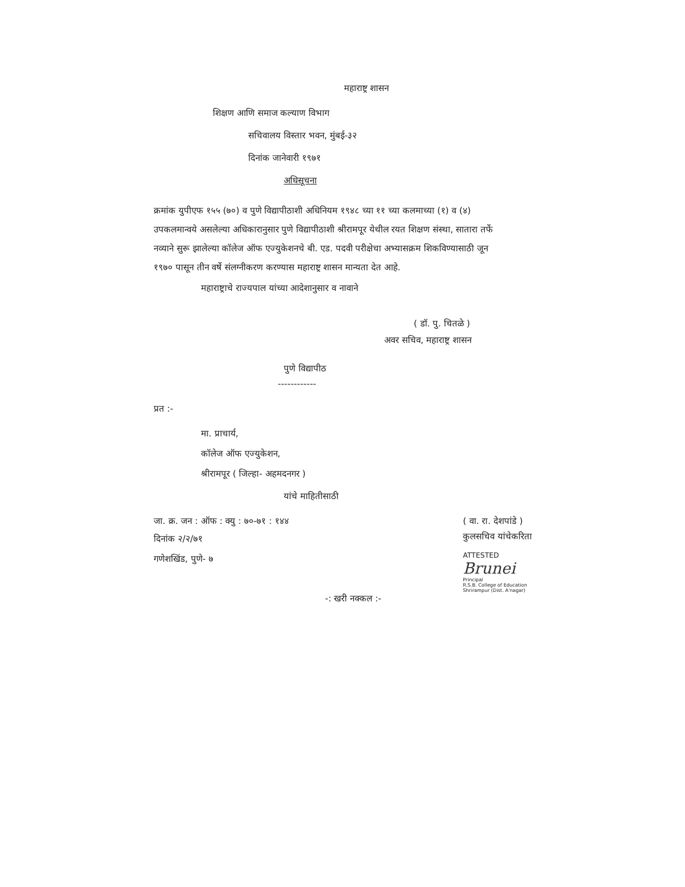महाराष्ट्र शासन
शिक्षण आणि समाज कल्याण विभाग
सचिवालय विस्तार भवन, मुंबई-३२
दिनांक जानेवारी १९७१
अधिसूचना
क्रमांक युपीएफ १५५ (७०) व पुणे विद्यापीठाशी अधिनियम १९४८ च्या ११ च्या कलमाच्या (१) व (४) उपकलमान्वये असलेल्या अधिकारानुसार पुणे विद्यापीठाशी श्रीरामपूर येथील रयत शिक्षण संस्था, सातारा तर्फे नव्याने सुरू झालेल्या कॉलेज ऑफ एज्युकेशनचे बी. एड. पदवी परीक्षेचा अभ्यासक्रम शिकविण्यासाठी जून १९७० पासून तीन वर्षे संलग्नीकरण करण्यास महाराष्ट्र शासन मान्यता देत आहे.
महाराष्ट्राचे राज्यपाल यांच्या आदेशानुसार व नावाने
( डॉ. पु. चितळे )
अवर सचिव, महाराष्ट्र शासन
पुणे विद्यापीठ
------------
प्रत :-
मा. प्राचार्य,
कॉलेज ऑफ एज्युकेशन,
श्रीरामपूर ( जिल्हा- अहमदनगर )
यांचे माहितीसाठी
जा. क्र. जन : ऑफ : क्यु : ७०-७१ : १४४
दिनांक २/२/७१
गणेशखिंड, पुणे- ७
( वा. रा. देशपांडे )
कुलसचिव यांचेकरिता
ATTESTED
Brunei
Principal
R.S.B. College of Education
Shrirampur (Dist. A'nagar)
-: खरी नक्कल :-